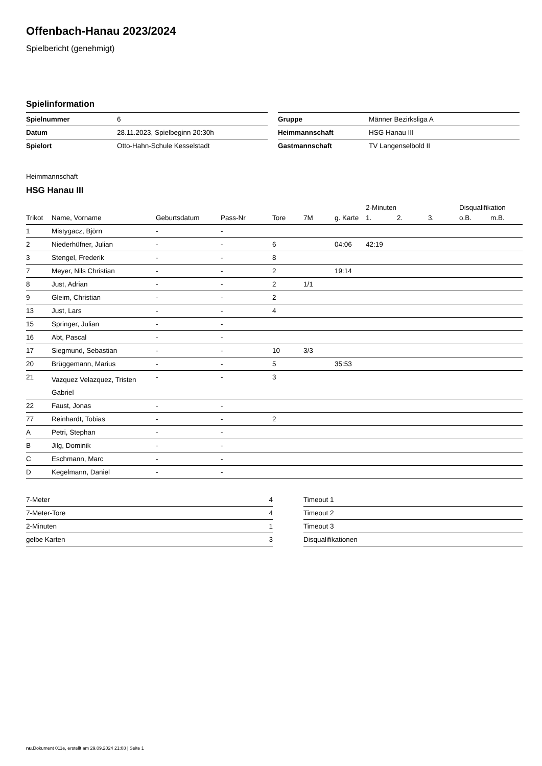Offenbach-Hanau 2023/2024
Spielbericht (genehmigt)
Spielinformation
| Spielnummer | 6 |
| Datum | 28.11.2023, Spielbeginn 20:30h |
| Spielort | Otto-Hahn-Schule Kesselstadt |
| Gruppe | Männer Bezirksliga A |
| Heimmannschaft | HSG Hanau III |
| Gastmannschaft | TV Langenselbold II |
Heimmannschaft
HSG Hanau III
| | | | | | | | 2-Minuten | | | Disqualifikation | |
| --- | --- | --- | --- | --- | --- | --- | --- | --- | --- | --- | --- |
| Trikot | Name, Vorname | Geburtsdatum | Pass-Nr | Tore | 7M | g. Karte | 1. | 2. | 3. | o.B. | m.B. |
| 1 | Mistygacz, Björn | - | - | | | | | | | | |
| 2 | Niederhüfner, Julian | - | - | 6 | | 04:06 | 42:19 | | | | |
| 3 | Stengel, Frederik | - | - | 8 | | | | | | | |
| 7 | Meyer, Nils Christian | - | - | 2 | | 19:14 | | | | | |
| 8 | Just, Adrian | - | - | 2 | 1/1 | | | | | | |
| 9 | Gleim, Christian | - | - | 2 | | | | | | | |
| 13 | Just, Lars | - | - | 4 | | | | | | | |
| 15 | Springer, Julian | - | - | | | | | | | | |
| 16 | Abt, Pascal | - | - | | | | | | | | |
| 17 | Siegmund, Sebastian | - | - | 10 | 3/3 | | | | | | |
| 20 | Brüggemann, Marius | - | - | 5 | | 35:53 | | | | | |
| 21 | Vazquez Velazquez, Tristen Gabriel | - | - | 3 | | | | | | | |
| 22 | Faust, Jonas | - | - | | | | | | | | |
| 77 | Reinhardt, Tobias | - | - | 2 | | | | | | | |
| A | Petri, Stephan | - | - | | | | | | | | |
| B | Jilg, Dominik | - | - | | | | | | | | |
| C | Eschmann, Marc | - | - | | | | | | | | |
| D | Kegelmann, Daniel | - | - | | | | | | | | |
| 7-Meter | 4 |
| 7-Meter-Tore | 4 |
| 2-Minuten | 1 |
| gelbe Karten | 3 |
| Timeout 1 |
| Timeout 2 |
| Timeout 3 |
| Disqualifikationen |
nu.Dokument 011e, erstellt am 29.09.2024 21:08 | Seite 1